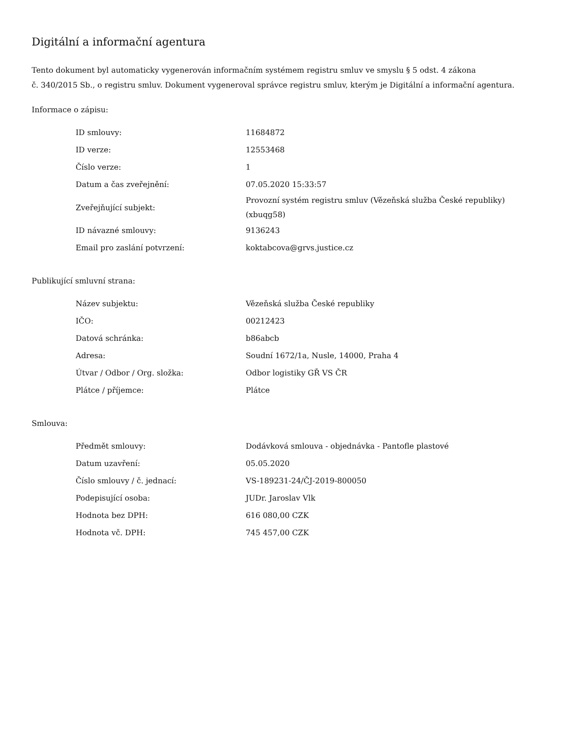Digitální a informační agentura
Tento dokument byl automaticky vygenerován informačním systémem registru smluv ve smyslu § 5 odst. 4 zákona
č. 340/2015 Sb., o registru smluv. Dokument vygeneroval správce registru smluv, kterým je Digitální a informační agentura.
Informace o zápisu:
| ID smlouvy: | 11684872 |
| ID verze: | 12553468 |
| Číslo verze: | 1 |
| Datum a čas zveřejnění: | 07.05.2020 15:33:57 |
| Zveřejňující subjekt: | Provozní systém registru smluv (Vězeňská služba České republiky) (xbuqg58) |
| ID návazné smlouvy: | 9136243 |
| Email pro zaslání potvrzení: | koktabcova@grvs.justice.cz |
Publikující smluvní strana:
| Název subjektu: | Vězeňská služba České republiky |
| IČO: | 00212423 |
| Datová schránka: | b86abcb |
| Adresa: | Soudní 1672/1a, Nusle, 14000, Praha 4 |
| Útvar / Odbor / Org. složka: | Odbor logistiky GŘ VS ČR |
| Plátce / příjemce: | Plátce |
Smlouva:
| Předmět smlouvy: | Dodávková smlouva - objednávka - Pantofle plastové |
| Datum uzavření: | 05.05.2020 |
| Číslo smlouvy / č. jednací: | VS-189231-24/ČJ-2019-800050 |
| Podepisující osoba: | JUDr. Jaroslav Vlk |
| Hodnota bez DPH: | 616 080,00 CZK |
| Hodnota vč. DPH: | 745 457,00 CZK |